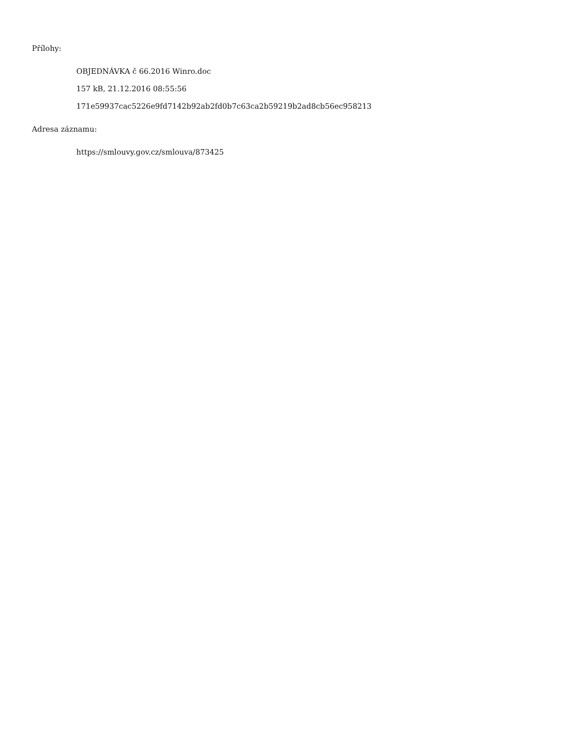Přílohy:
OBJEDNÁVKA č 66.2016 Winro.doc
157 kB, 21.12.2016 08:55:56
171e59937cac5226e9fd7142b92ab2fd0b7c63ca2b59219b2ad8cb56ec958213
Adresa záznamu:
https://smlouvy.gov.cz/smlouva/873425